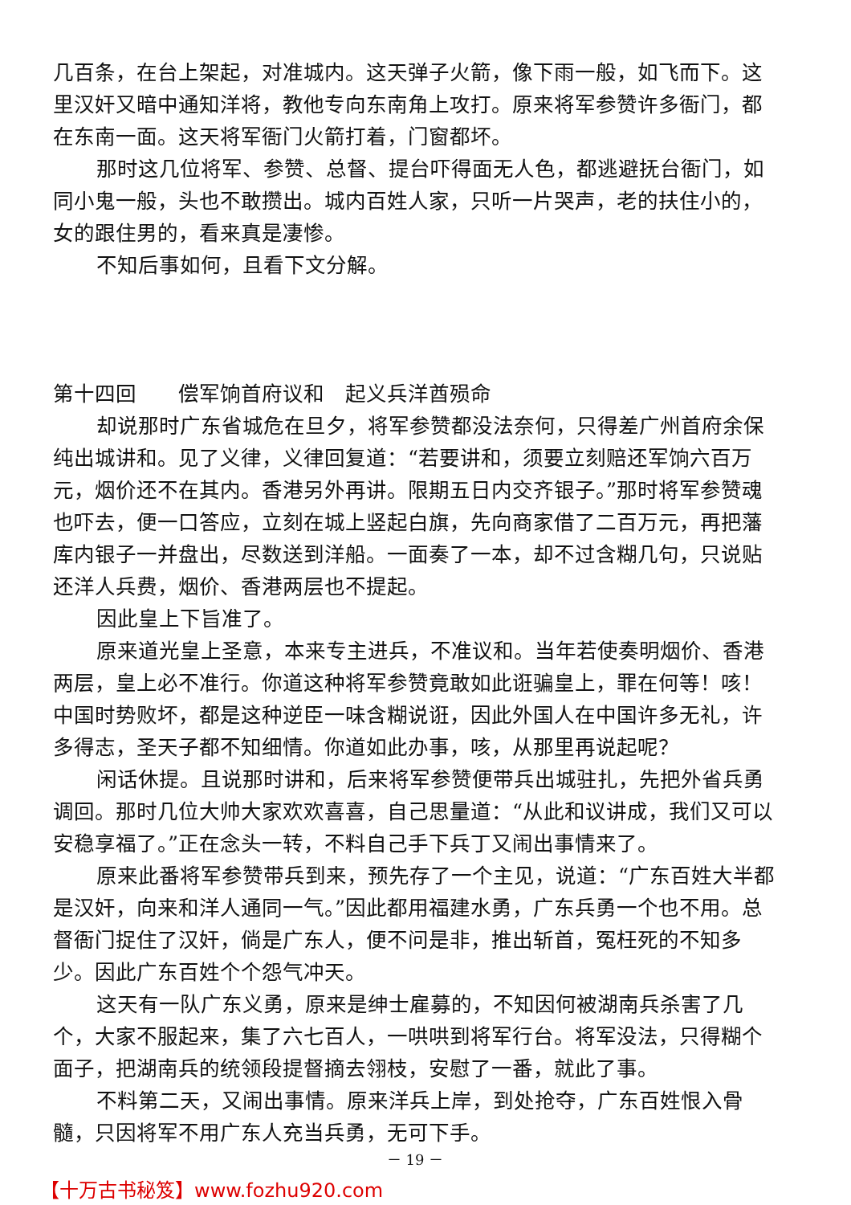几百条，在台上架起，对准城内。这天弹子火箭，像下雨一般，如飞而下。这里汉奸又暗中通知洋将，教他专向东南角上攻打。原来将军参赞许多衙门，都在东南一面。这天将军衙门火箭打着，门窗都坏。
那时这几位将军、参赞、总督、提台吓得面无人色，都逃避抚台衙门，如同小鬼一般，头也不敢攒出。城内百姓人家，只听一片哭声，老的扶住小的，女的跟住男的，看来真是凄惨。
不知后事如何，且看下文分解。
第十四回　　偿军饷首府议和　起义兵洋酋殒命
却说那时广东省城危在旦夕，将军参赞都没法奈何，只得差广州首府余保纯出城讲和。见了义律，义律回复道：“若要讲和，须要立刻赔还军饷六百万元，烟价还不在其内。香港另外再讲。限期五日内交齐银子。”那时将军参赞魂也吓去，便一口答应，立刻在城上竖起白旗，先向商家借了二百万元，再把藩库内银子一并盘出，尽数送到洋船。一面奏了一本，却不过含糊几句，只说贴还洋人兵费，烟价、香港两层也不提起。
因此皇上下旨准了。
原来道光皇上圣意，本来专主进兵，不准议和。当年若使奏明烟价、香港两层，皇上必不准行。你道这种将军参赞竟敢如此诳骗皇上，罪在何等！咳！中国时势败坏，都是这种逆臣一味含糊说诳，因此外国人在中国许多无礼，许多得志，圣天子都不知细情。你道如此办事，咳，从那里再说起呢？
闲话休提。且说那时讲和，后来将军参赞便带兵出城驻扎，先把外省兵勇调回。那时几位大帅大家欢欢喜喜，自己思量道：“从此和议讲成，我们又可以安稳享福了。”正在念头一转，不料自己手下兵丁又闹出事情来了。
原来此番将军参赞带兵到来，预先存了一个主见，说道：“广东百姓大半都是汉奸，向来和洋人通同一气。”因此都用福建水勇，广东兵勇一个也不用。总督衙门捉住了汉奸，倘是广东人，便不问是非，推出斩首，冤枉死的不知多少。因此广东百姓个个怨气冲天。
这天有一队广东义勇，原来是绅士雇募的，不知因何被湖南兵杀害了几个，大家不服起来，集了六七百人，一哄哄到将军行台。将军没法，只得糊个面子，把湖南兵的统领段提督摘去翎枝，安慰了一番，就此了事。
不料第二天，又闹出事情。原来洋兵上岸，到处抢夺，广东百姓恨入骨髓，只因将军不用广东人充当兵勇，无可下手。
－ 19 －
【十万古书秘笈】www.fozhu920.com